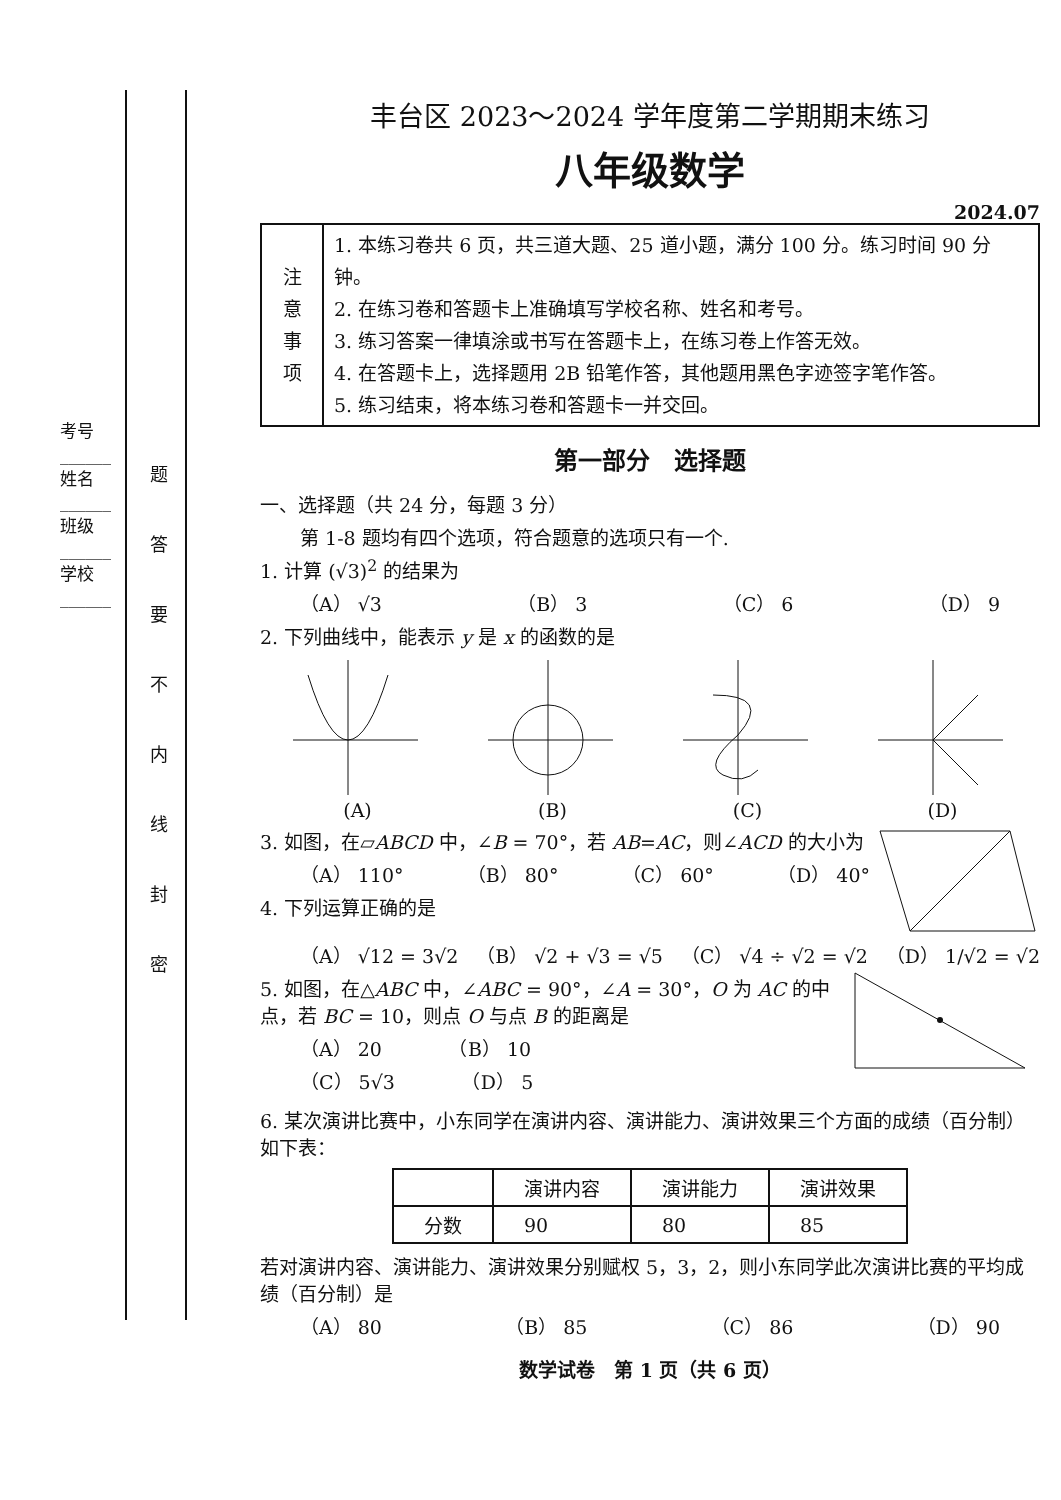考号______ 姓名______ 班级______ 学校______
题 答 要 不 内 线 封 密
丰台区 2023～2024 学年度第二学期期末练习
八年级数学
2024.07
| 注 意 事 项 | 1. 本练习卷共 6 页，共三道大题、25 道小题，满分 100 分。练习时间 90 分钟。 2. 在练习卷和答题卡上准确填写学校名称、姓名和考号。 3. 练习答案一律填涂或书写在答题卡上，在练习卷上作答无效。 4. 在答题卡上，选择题用 2B 铅笔作答，其他题用黑色字迹签字笔作答。 5. 练习结束，将本练习卷和答题卡一并交回。 |
第一部分　选择题
一、选择题（共 24 分，每题 3 分）
第 1-8 题均有四个选项，符合题意的选项只有一个.
1. 计算 (√3)<sup>2</sup> 的结果为
（A） √3 （B） 3 （C） 6 （D） 9
2. 下列曲线中，能表示 y 是 x 的函数的是
(A)
(B)
(C)
(D)
3. 如图，在▱ABCD 中，∠B = 70°，若 AB=AC，则∠ACD 的大小为
（A） 110° （B） 80° （C） 60° （D） 40°
4. 下列运算正确的是
（A） √12 = 3√2 （B） √2 + √3 = √5 （C） √4 ÷ √2 = √2 （D） 1/√2 = √2
5. 如图，在△ABC 中，∠ABC = 90°，∠A = 30°，O 为 AC 的中点，若 BC = 10，则点 O 与点 B 的距离是
（A） 20　　　　（B） 10
（C） 5√3　　　　（D） 5
6. 某次演讲比赛中，小东同学在演讲内容、演讲能力、演讲效果三个方面的成绩（百分制）如下表：
| | 演讲内容 | 演讲能力 | 演讲效果 |
| --- | --- | --- | --- |
| 分数 | 90 | 80 | 85 |
若对演讲内容、演讲能力、演讲效果分别赋权 5，3，2，则小东同学此次演讲比赛的平均成绩（百分制）是
（A） 80 （B） 85 （C） 86 （D） 90
数学试卷　第 1 页（共 6 页）